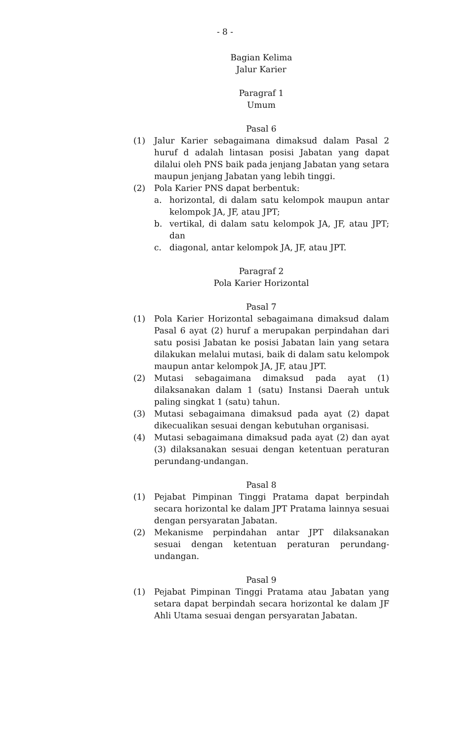- 8 -
Bagian Kelima
Jalur Karier
Paragraf 1
Umum
Pasal 6
(1) Jalur Karier sebagaimana dimaksud dalam Pasal 2 huruf d adalah lintasan posisi Jabatan yang dapat dilalui oleh PNS baik pada jenjang Jabatan yang setara maupun jenjang Jabatan yang lebih tinggi.
(2) Pola Karier PNS dapat berbentuk:
a. horizontal, di dalam satu kelompok maupun antar kelompok JA, JF, atau JPT;
b. vertikal, di dalam satu kelompok JA, JF, atau JPT; dan
c. diagonal, antar kelompok JA, JF, atau JPT.
Paragraf 2
Pola Karier Horizontal
Pasal 7
(1) Pola Karier Horizontal sebagaimana dimaksud dalam Pasal 6 ayat (2) huruf a merupakan perpindahan dari satu posisi Jabatan ke posisi Jabatan lain yang setara dilakukan melalui mutasi, baik di dalam satu kelompok maupun antar kelompok JA, JF, atau JPT.
(2) Mutasi sebagaimana dimaksud pada ayat (1) dilaksanakan dalam 1 (satu) Instansi Daerah untuk paling singkat 1 (satu) tahun.
(3) Mutasi sebagaimana dimaksud pada ayat (2) dapat dikecualikan sesuai dengan kebutuhan organisasi.
(4) Mutasi sebagaimana dimaksud pada ayat (2) dan ayat (3) dilaksanakan sesuai dengan ketentuan peraturan perundang-undangan.
Pasal 8
(1) Pejabat Pimpinan Tinggi Pratama dapat berpindah secara horizontal ke dalam JPT Pratama lainnya sesuai dengan persyaratan Jabatan.
(2) Mekanisme perpindahan antar JPT dilaksanakan sesuai dengan ketentuan peraturan perundang-undangan.
Pasal 9
(1) Pejabat Pimpinan Tinggi Pratama atau Jabatan yang setara dapat berpindah secara horizontal ke dalam JF Ahli Utama sesuai dengan persyaratan Jabatan.